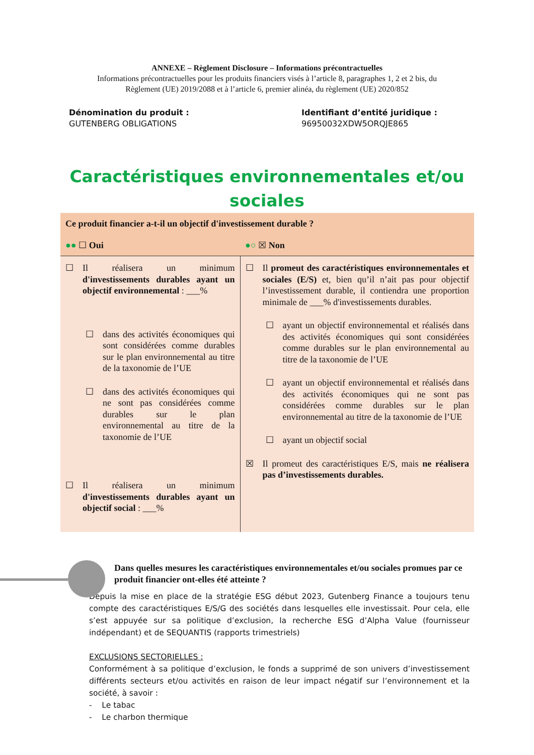ANNEXE – Règlement Disclosure – Informations précontractuelles
Informations précontractuelles pour les produits financiers visés à l’article 8, paragraphes 1, 2 et 2 bis, du
Règlement (UE) 2019/2088 et à l’article 6, premier alinéa, du règlement (UE) 2020/852
Dénomination du produit :
GUTENBERG OBLIGATIONS
Identifiant d’entité juridique :
96950032XDW5ORQJE865
Caractéristiques environnementales et/ou
sociales
| Ce produit financier a-t-il un objectif d'investissement durable ? | |
| ●● ☐ Oui | ●○ ☒ Non |
| ☐ Il réalisera un minimum d'investissements durables ayant un objectif environnemental : ___% ☐ dans des activités économiques qui sont considérées comme durables sur le plan environnemental au titre de la taxonomie de l’UE ☐ dans des activités économiques qui ne sont pas considérées comme durables sur le plan environnemental au titre de la taxonomie de l’UE ☐ Il réalisera un minimum d'investissements durables ayant un objectif social : ___% | ☐ Il promeut des caractéristiques environnementales et sociales (E/S) et, bien qu’il n’ait pas pour objectif l’investissement durable, il contiendra une proportion minimale de ___% d'investissements durables. ☐ ayant un objectif environnemental et réalisés dans des activités économiques qui sont considérées comme durables sur le plan environnemental au titre de la taxonomie de l’UE ☐ ayant un objectif environnemental et réalisés dans des activités économiques qui ne sont pas considérées comme durables sur le plan environnemental au titre de la taxonomie de l’UE ☐ ayant un objectif social ☒ Il promeut des caractéristiques E/S, mais ne réalisera pas d’investissements durables. |
Dans quelles mesures les caractéristiques environnementales et/ou sociales promues par ce produit financier ont-elles été atteinte ?
Depuis la mise en place de la stratégie ESG début 2023, Gutenberg Finance a toujours tenu compte des caractéristiques E/S/G des sociétés dans lesquelles elle investissait. Pour cela, elle s’est appuyée sur sa politique d’exclusion, la recherche ESG d’Alpha Value (fournisseur indépendant) et de SEQUANTIS (rapports trimestriels)
EXCLUSIONS SECTORIELLES :
Conformément à sa politique d’exclusion, le fonds a supprimé de son univers d’investissement différents secteurs et/ou activités en raison de leur impact négatif sur l’environnement et la société, à savoir :
- Le tabac
- Le charbon thermique